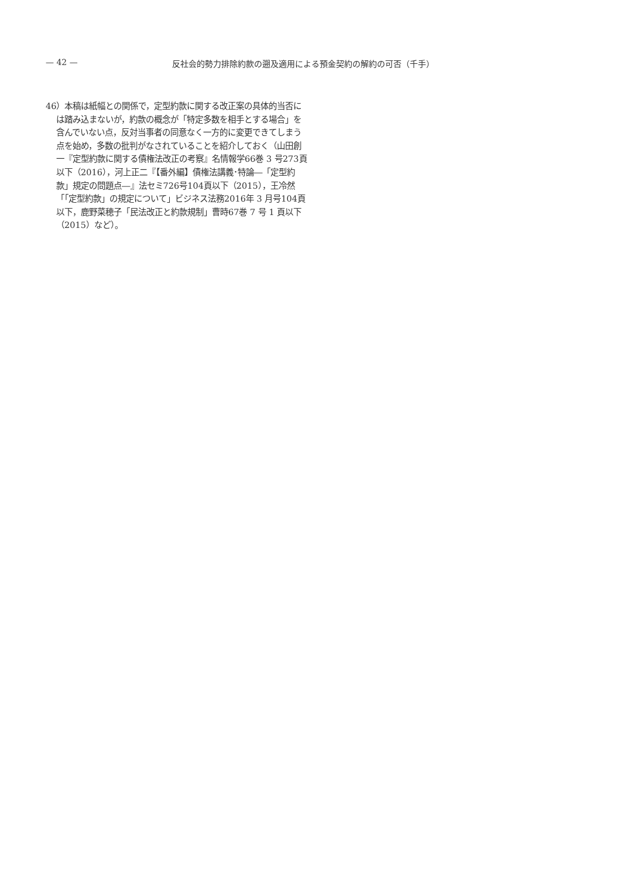— 42 — 反社会的勢力排除約款の遡及適用による預金契約の解約の可否（千手）
46）本稿は紙幅との関係で，定型約款に関する改正案の具体的当否には踏み込まないが，約款の概念が「特定多数を相手とする場合」を含んでいない点，反対当事者の同意なく一方的に変更できてしまう点を始め，多数の批判がなされていることを紹介しておく（山田創一『定型約款に関する債権法改正の考察』名情報学66巻 3 号273頁以下（2016），河上正二『【番外編】債権法講義･特論―「定型約款」規定の問題点―』法セミ726号104頁以下（2015），王冷然「「定型約款」の規定について」ビジネス法務2016年 3 月号104頁以下，鹿野菜穂子「民法改正と約款規制」曹時67巻 7 号 1 頁以下（2015）など）。